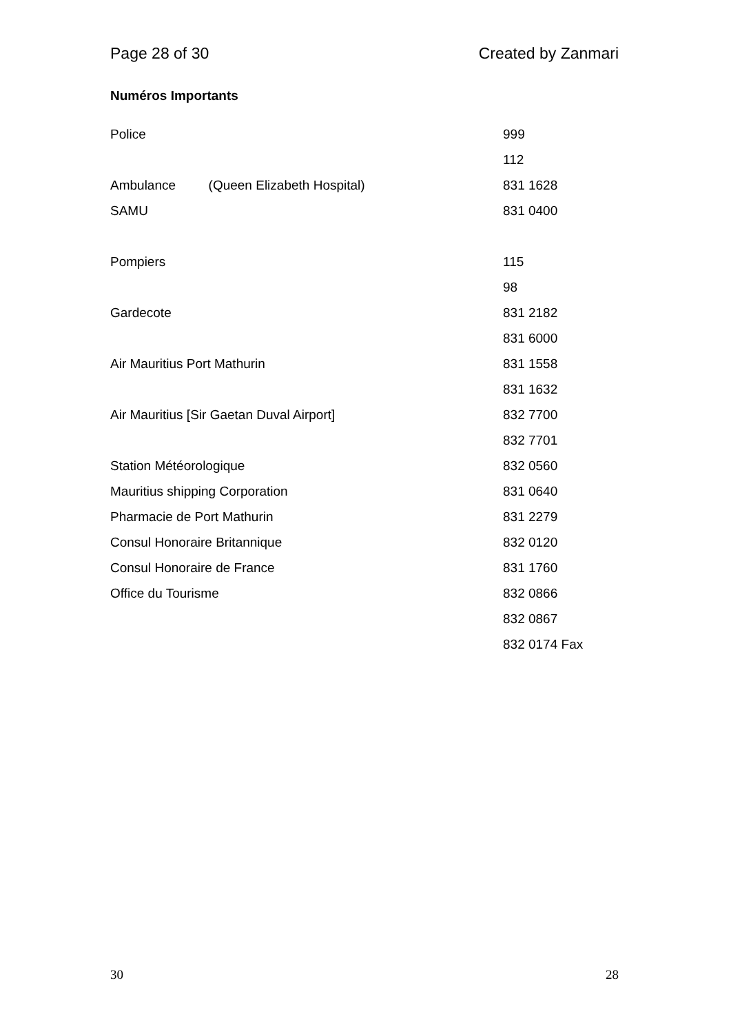Page 28 of 30 Created by Zanmari
Numéros Importants
| Police | 999 |
| | 112 |
| Ambulance (Queen Elizabeth Hospital) | 831 1628 |
| SAMU | 831 0400 |
| Pompiers | 115 |
| | 98 |
| Gardecote | 831 2182 |
| | 831 6000 |
| Air Mauritius Port Mathurin | 831 1558 |
| | 831 1632 |
| Air Mauritius [Sir Gaetan Duval Airport] | 832 7700 |
| | 832 7701 |
| Station Météorologique | 832 0560 |
| Mauritius shipping Corporation | 831 0640 |
| Pharmacie de Port Mathurin | 831 2279 |
| Consul Honoraire Britannique | 832 0120 |
| Consul Honoraire de France | 831 1760 |
| Office du Tourisme | 832 0866 |
| | 832 0867 |
| | 832 0174 Fax |
30 28